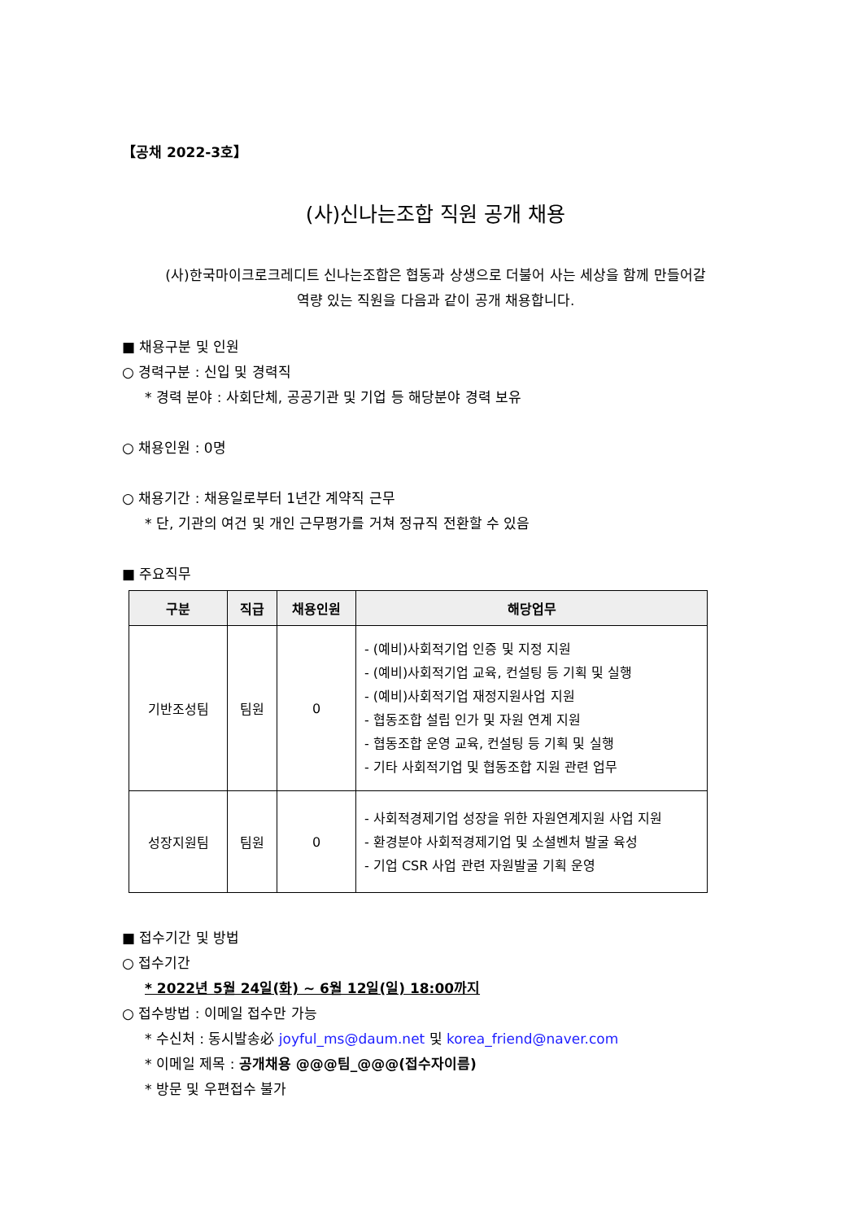【공채 2022-3호】
(사)신나는조합 직원 공개 채용
(사)한국마이크로크레디트 신나는조합은 협동과 상생으로 더불어 사는 세상을 함께 만들어갈
역량 있는 직원을 다음과 같이 공개 채용합니다.
■ 채용구분 및 인원
○ 경력구분 : 신입 및 경력직
* 경력 분야 : 사회단체, 공공기관 및 기업 등 해당분야 경력 보유
○ 채용인원 : 0명
○ 채용기간 : 채용일로부터 1년간 계약직 근무
* 단, 기관의 여건 및 개인 근무평가를 거쳐 정규직 전환할 수 있음
■ 주요직무
| 구분 | 직급 | 채용인원 | 해당업무 |
| --- | --- | --- | --- |
| 기반조성팀 | 팀원 | 0 | - (예비)사회적기업 인증 및 지정 지원 - (예비)사회적기업 교육, 컨설팅 등 기획 및 실행 - (예비)사회적기업 재정지원사업 지원 - 협동조합 설립 인가 및 자원 연계 지원 - 협동조합 운영 교육, 컨설팅 등 기획 및 실행 - 기타 사회적기업 및 협동조합 지원 관련 업무 |
| 성장지원팀 | 팀원 | 0 | - 사회적경제기업 성장을 위한 자원연계지원 사업 지원 - 환경분야 사회적경제기업 및 소셜벤처 발굴 육성 - 기업 CSR 사업 관련 자원발굴 기획 운영 |
■ 접수기간 및 방법
○ 접수기간
* 2022년 5월 24일(화) ~ 6월 12일(일) 18:00까지
○ 접수방법 : 이메일 접수만 가능
* 수신처 : 동시발송必 joyful_ms@daum.net 및 korea_friend@naver.com
* 이메일 제목 : 공개채용 @@@팀_@@@(접수자이름)
* 방문 및 우편접수 불가